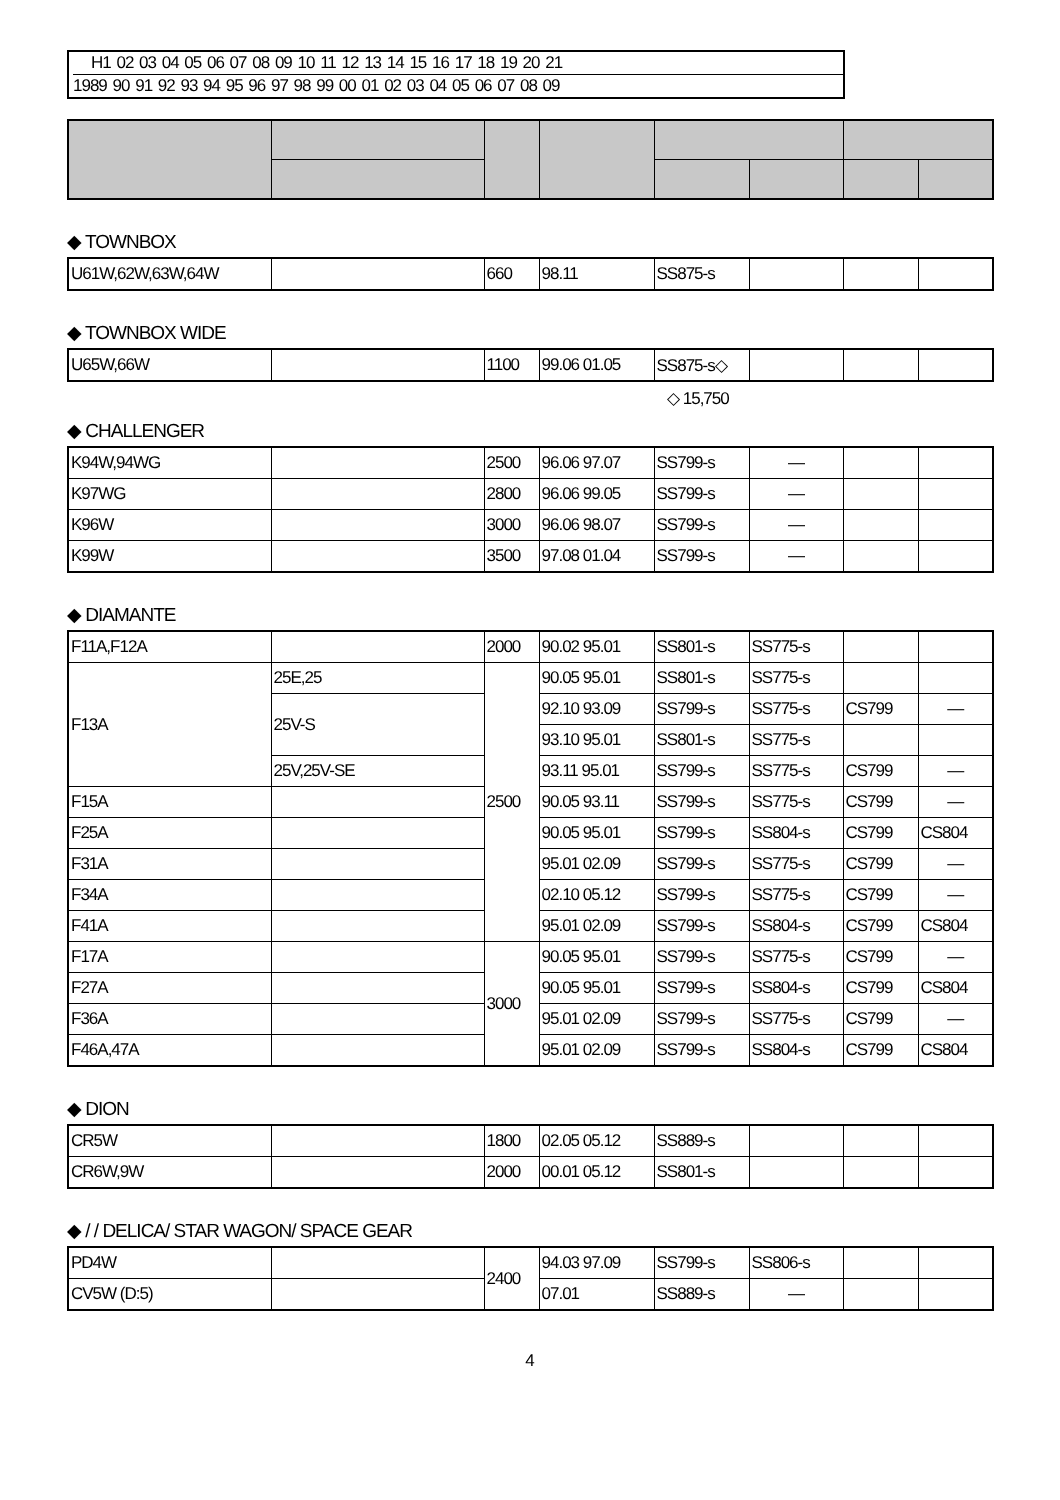H1 02 03 04 05 06 07 08 09 10 11 12 13 14 15 16 17 18 19 20 21
1989 90 91 92 93 94 95 96 97 98 99 00 01 02 03 04 05 06 07 08 09
◆ TOWNBOX
| U61W,62W,63W,64W | | 660 | 98.11 | SS875-s | | | |
◆ TOWNBOX WIDE
| U65W,66W | | 1100 | 99.06 01.05 | SS875-s◇ | | | |
◇ 15,750
◆ CHALLENGER
| K94W,94WG | | 2500 | 96.06 97.07 | SS799-s | — | | |
| K97WG | | 2800 | 96.06 99.05 | SS799-s | — | | |
| K96W | | 3000 | 96.06 98.07 | SS799-s | — | | |
| K99W | | 3500 | 97.08 01.04 | SS799-s | — | | |
◆ DIAMANTE
| F11A,F12A | | 2000 | 90.02 95.01 | SS801-s | SS775-s | | |
| F13A | 25E,25 | 2500 | 90.05 95.01 | SS801-s | SS775-s | | |
| | 25V-S | | 92.10 93.09 | SS799-s | SS775-s | CS799 | — |
| | | | 93.10 95.01 | SS801-s | SS775-s | | |
| | 25V,25V-SE | | 93.11 95.01 | SS799-s | SS775-s | CS799 | — |
| F15A | | | 90.05 93.11 | SS799-s | SS775-s | CS799 | — |
| F25A | | | 90.05 95.01 | SS799-s | SS804-s | CS799 | CS804 |
| F31A | | | 95.01 02.09 | SS799-s | SS775-s | CS799 | — |
| F34A | | | 02.10 05.12 | SS799-s | SS775-s | CS799 | — |
| F41A | | | 95.01 02.09 | SS799-s | SS804-s | CS799 | CS804 |
| F17A | | 3000 | 90.05 95.01 | SS799-s | SS775-s | CS799 | — |
| F27A | | | 90.05 95.01 | SS799-s | SS804-s | CS799 | CS804 |
| F36A | | | 95.01 02.09 | SS799-s | SS775-s | CS799 | — |
| F46A,47A | | | 95.01 02.09 | SS799-s | SS804-s | CS799 | CS804 |
◆ DION
| CR5W | | 1800 | 02.05 05.12 | SS889-s | | | |
| CR6W,9W | | 2000 | 00.01 05.12 | SS801-s | | | |
◆ / / DELICA/ STAR WAGON/ SPACE GEAR
| PD4W | | 2400 | 94.03 97.09 | SS799-s | SS806-s | | |
| CV5W (D:5) | | | 07.01 | SS889-s | — | | |
4